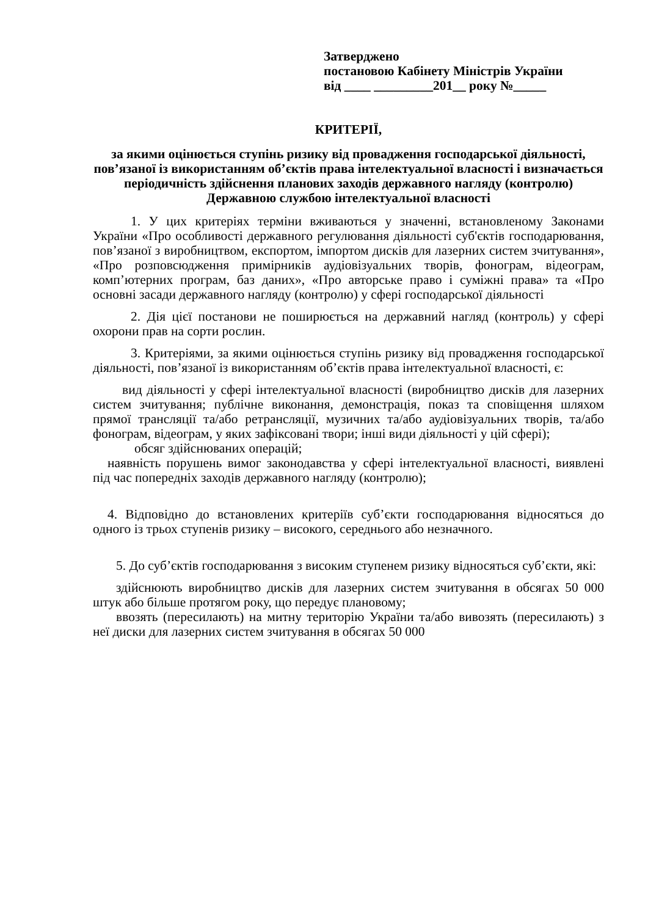Затверджено
постановою Кабінету Міністрів України
від ____ _________201__ року №_____
КРИТЕРІЇ,
за якими оцінюється ступінь ризику від провадження господарської діяльності, пов’язаної із використанням об’єктів права інтелектуальної власності і визначається періодичність здійснення планових заходів державного нагляду (контролю) Державною службою інтелектуальної власності
1. У цих критеріях терміни вживаються у значенні, встановленому Законами України «Про особливості державного регулювання діяльності суб'єктів господарювання, пов’язаної з виробництвом, експортом, імпортом дисків для лазерних систем зчитування», «Про розповсюдження примірників аудіовізуальних творів, фонограм, відеограм, комп’ютерних програм, баз даних», «Про авторське право і суміжні права» та «Про основні засади державного нагляду (контролю) у сфері господарської діяльності
2. Дія цієї постанови не поширюється на державний нагляд (контроль) у сфері охорони прав на сорти рослин.
3. Критеріями, за якими оцінюється ступінь ризику від провадження господарської діяльності, пов’язаної із використанням об’єктів права інтелектуальної власності, є:
вид діяльності у сфері інтелектуальної власності (виробництво дисків для лазерних систем зчитування; публічне виконання, демонстрація, показ та сповіщення шляхом прямої трансляції та/або ретрансляції, музичних та/або аудіовізуальних творів, та/або фонограм, відеограм, у яких зафіксовані твори; інші види діяльності у цій сфері);
обсяг здійснюваних операцій;
наявність порушень вимог законодавства у сфері інтелектуальної власності, виявлені під час попередніх заходів державного нагляду (контролю);
4. Відповідно до встановлених критеріїв суб’єкти господарювання відносяться до одного із трьох ступенів ризику – високого, середнього або незначного.
5. До суб’єктів господарювання з високим ступенем ризику відносяться суб’єкти, які:
здійснюють виробництво дисків для лазерних систем зчитування в обсягах 50 000 штук або більше протягом року, що передує плановому;
ввозять (пересилають) на митну територію України та/або вивозять (пересилають) з неї диски для лазерних систем зчитування в обсягах 50 000